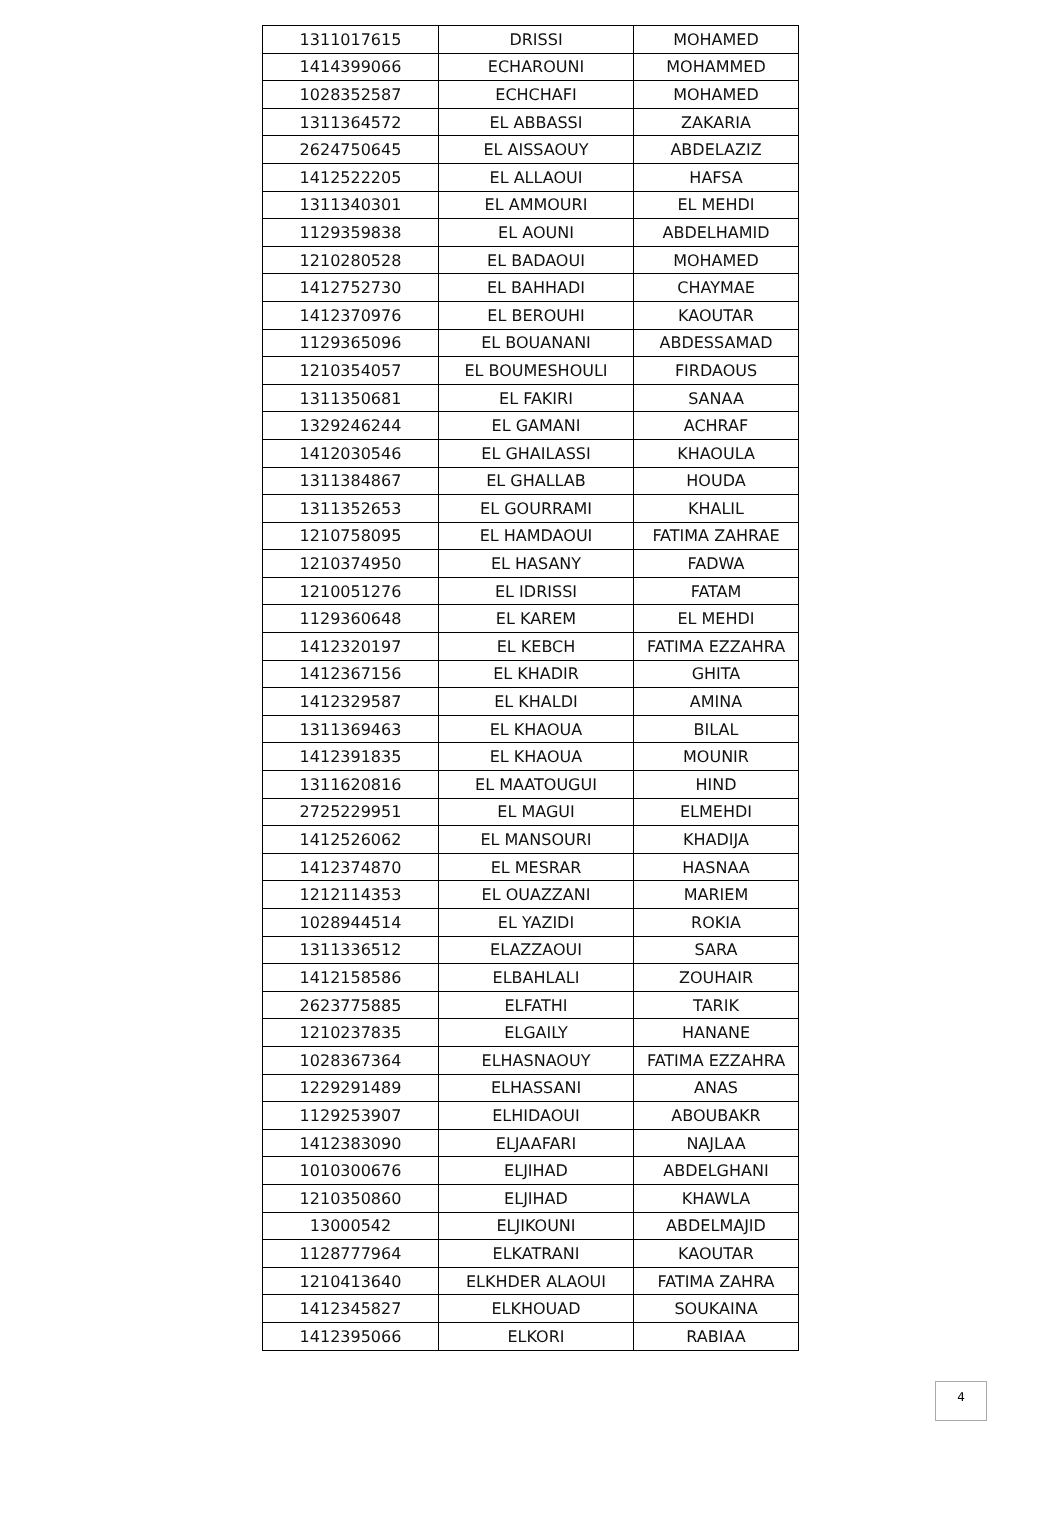| 1311017615 | DRISSI | MOHAMED |
| 1414399066 | ECHAROUNI | MOHAMMED |
| 1028352587 | ECHCHAFI | MOHAMED |
| 1311364572 | EL ABBASSI | ZAKARIA |
| 2624750645 | EL AISSAOUY | ABDELAZIZ |
| 1412522205 | EL ALLAOUI | HAFSA |
| 1311340301 | EL AMMOURI | EL MEHDI |
| 1129359838 | EL AOUNI | ABDELHAMID |
| 1210280528 | EL BADAOUI | MOHAMED |
| 1412752730 | EL BAHHADI | CHAYMAE |
| 1412370976 | EL BEROUHI | KAOUTAR |
| 1129365096 | EL BOUANANI | ABDESSAMAD |
| 1210354057 | EL BOUMESHOULI | FIRDAOUS |
| 1311350681 | EL FAKIRI | SANAA |
| 1329246244 | EL GAMANI | ACHRAF |
| 1412030546 | EL GHAILASSI | KHAOULA |
| 1311384867 | EL GHALLAB | HOUDA |
| 1311352653 | EL GOURRAMI | KHALIL |
| 1210758095 | EL HAMDAOUI | FATIMA ZAHRAE |
| 1210374950 | EL HASANY | FADWA |
| 1210051276 | EL IDRISSI | FATAM |
| 1129360648 | EL KAREM | EL MEHDI |
| 1412320197 | EL KEBCH | FATIMA EZZAHRA |
| 1412367156 | EL KHADIR | GHITA |
| 1412329587 | EL KHALDI | AMINA |
| 1311369463 | EL KHAOUA | BILAL |
| 1412391835 | EL KHAOUA | MOUNIR |
| 1311620816 | EL MAATOUGUI | HIND |
| 2725229951 | EL MAGUI | ELMEHDI |
| 1412526062 | EL MANSOURI | KHADIJA |
| 1412374870 | EL MESRAR | HASNAA |
| 1212114353 | EL OUAZZANI | MARIEM |
| 1028944514 | EL YAZIDI | ROKIA |
| 1311336512 | ELAZZAOUI | SARA |
| 1412158586 | ELBAHLALI | ZOUHAIR |
| 2623775885 | ELFATHI | TARIK |
| 1210237835 | ELGAILY | HANANE |
| 1028367364 | ELHASNAOUY | FATIMA EZZAHRA |
| 1229291489 | ELHASSANI | ANAS |
| 1129253907 | ELHIDAOUI | ABOUBAKR |
| 1412383090 | ELJAAFARI | NAJLAA |
| 1010300676 | ELJIHAD | ABDELGHANI |
| 1210350860 | ELJIHAD | KHAWLA |
| 13000542 | ELJIKOUNI | ABDELMAJID |
| 1128777964 | ELKATRANI | KAOUTAR |
| 1210413640 | ELKHDER ALAOUI | FATIMA ZAHRA |
| 1412345827 | ELKHOUAD | SOUKAINA |
| 1412395066 | ELKORI | RABIAA |
4